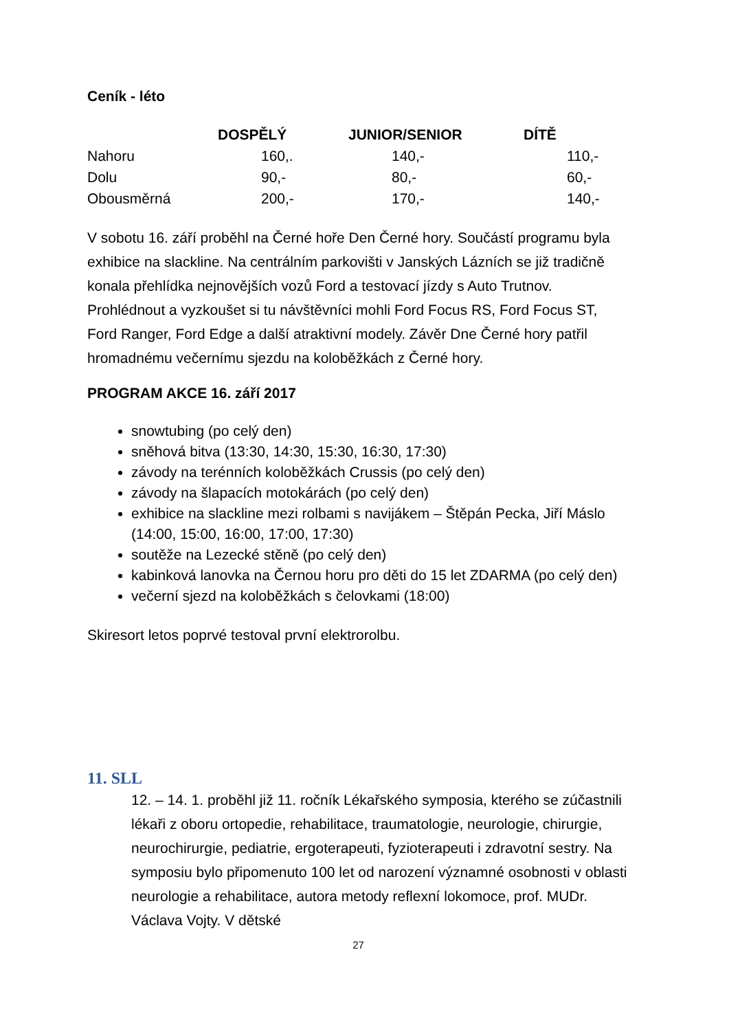Ceník - léto
| | DOSPĚLÝ | JUNIOR/SENIOR | DÍTĚ |
| --- | --- | --- | --- |
| Nahoru | 160,. | 140,- | 110,- |
| Dolu | 90,- | 80,- | 60,- |
| Obousměrná | 200,- | 170,- | 140,- |
V sobotu 16. září proběhl na Černé hoře Den Černé hory. Součástí programu byla exhibice na slackline. Na centrálním parkovišti v Janských Lázních se již tradičně konala přehlídka nejnovějších vozů Ford a testovací jízdy s Auto Trutnov. Prohlédnout a vyzkoušet si tu návštěvníci mohli Ford Focus RS, Ford Focus ST, Ford Ranger, Ford Edge a další atraktivní modely. Závěr Dne Černé hory patřil hromadnému večernímu sjezdu na koloběžkách z Černé hory.
PROGRAM AKCE 16. září 2017
snowtubing (po celý den)
sněhová bitva (13:30, 14:30, 15:30, 16:30, 17:30)
závody na terénních koloběžkách Crussis (po celý den)
závody na šlapacích motokárách (po celý den)
exhibice na slackline mezi rolbami s navijákem – Štěpán Pecka, Jiří Máslo (14:00, 15:00, 16:00, 17:00, 17:30)
soutěže na Lezecké stěně (po celý den)
kabinková lanovka na Černou horu pro děti do 15 let ZDARMA (po celý den)
večerní sjezd na koloběžkách s čelovkami (18:00)
Skiresort letos poprvé testoval první elektrorolbu.
11. SLL
12. – 14. 1. proběhl již 11. ročník Lékařského symposia, kterého se zúčastnili lékaři z oboru ortopedie, rehabilitace, traumatologie, neurologie, chirurgie, neurochirurgie, pediatrie, ergoterapeuti, fyzioterapeuti i zdravotní sestry. Na symposiu bylo připomenuto 100 let od narození významné osobnosti v oblasti neurologie a rehabilitace, autora metody reflexní lokomoce, prof. MUDr. Václava Vojty. V dětské
27